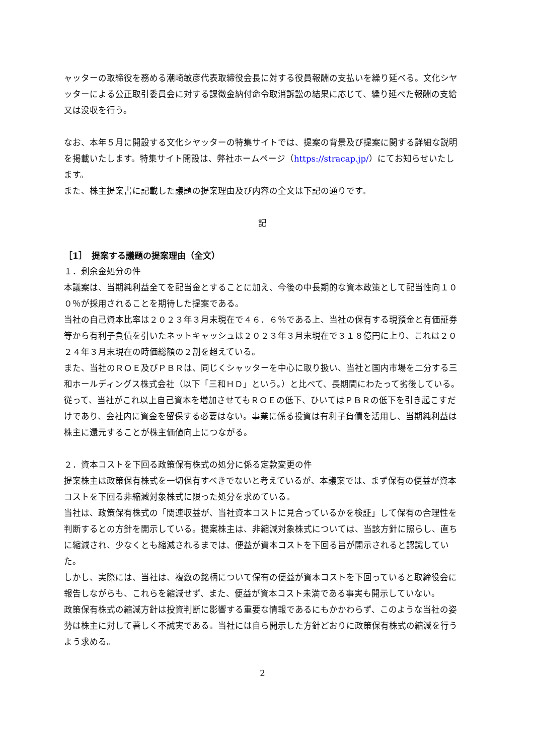ャッターの取締役を務める潮崎敏彦代表取締役会長に対する役員報酬の支払いを繰り延べる。文化シヤッターによる公正取引委員会に対する課徴金納付命令取消訴訟の結果に応じて、繰り延べた報酬の支給又は没収を行う。
なお、本年５月に開設する文化シヤッターの特集サイトでは、提案の背景及び提案に関する詳細な説明を掲載いたします。特集サイト開設は、弊社ホームページ（https://stracap.jp/）にてお知らせいたします。
また、株主提案書に記載した議題の提案理由及び内容の全文は下記の通りです。
記
［1］　提案する議題の提案理由（全文）
１．剰余金処分の件
本議案は、当期純利益全てを配当金とすることに加え、今後の中長期的な資本政策として配当性向１００％が採用されることを期待した提案である。
当社の自己資本比率は２０２３年３月末現在で４６．６％である上、当社の保有する現預金と有価証券等から有利子負債を引いたネットキャッシュは２０２３年３月末現在で３１８億円に上り、これは２０２４年３月末現在の時価総額の２割を超えている。
また、当社のＲＯＥ及びＰＢＲは、同じくシャッターを中心に取り扱い、当社と国内市場を二分する三和ホールディングス株式会社（以下「三和ＨＤ」という。）と比べて、長期間にわたって劣後している。
従って、当社がこれ以上自己資本を増加させてもＲＯＥの低下、ひいてはＰＢＲの低下を引き起こすだけであり、会社内に資金を留保する必要はない。事業に係る投資は有利子負債を活用し、当期純利益は株主に還元することが株主価値向上につながる。
２．資本コストを下回る政策保有株式の処分に係る定款変更の件
提案株主は政策保有株式を一切保有すべきでないと考えているが、本議案では、まず保有の便益が資本コストを下回る非縮減対象株式に限った処分を求めている。
当社は、政策保有株式の「関連収益が、当社資本コストに見合っているかを検証」して保有の合理性を判断するとの方針を開示している。提案株主は、非縮減対象株式については、当該方針に照らし、直ちに縮減され、少なくとも縮減されるまでは、便益が資本コストを下回る旨が開示されると認識していた。
しかし、実際には、当社は、複数の銘柄について保有の便益が資本コストを下回っていると取締役会に報告しながらも、これらを縮減せず、また、便益が資本コスト未満である事実も開示していない。
政策保有株式の縮減方針は投資判断に影響する重要な情報であるにもかかわらず、このような当社の姿勢は株主に対して著しく不誠実である。当社には自ら開示した方針どおりに政策保有株式の縮減を行うよう求める。
2